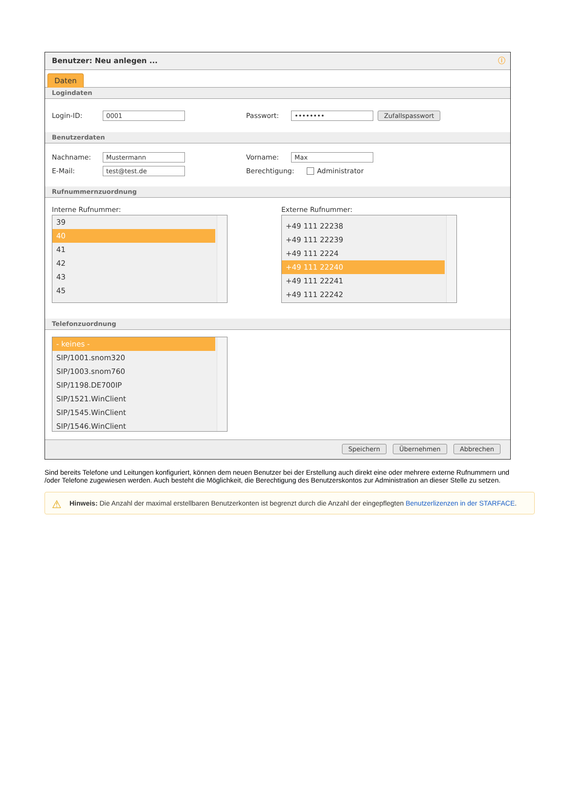Benutzer: Neu anlegen ... ⓘ
Daten
Logindaten
Login-ID: 0001 Passwort: •••••••• Zufallspasswort
Benutzerdaten
Nachname: Mustermann Vorname: Max
E-Mail: test@test.de Berechtigung: Administrator
Rufnummernzuordnung
Interne Rufnummer:
39
40
41
42
43
45
Externe Rufnummer:
+49 111 22238
+49 111 22239
+49 111 2224
+49 111 22240
+49 111 22241
+49 111 22242
Telefonzuordnung
- keines -
SIP/1001.snom320
SIP/1003.snom760
SIP/1198.DE700IP
SIP/1521.WinClient
SIP/1545.WinClient
SIP/1546.WinClient
Speichern Übernehmen Abbrechen
Sind bereits Telefone und Leitungen konfiguriert, können dem neuen Benutzer bei der Erstellung auch direkt eine oder mehrere externe Rufnummern und /oder Telefone zugewiesen werden. Auch besteht die Möglichkeit, die Berechtigung des Benutzerskontos zur Administration an dieser Stelle zu setzen.
⚠ Hinweis: Die Anzahl der maximal erstellbaren Benutzerkonten ist begrenzt durch die Anzahl der eingepflegten Benutzerlizenzen in der STARFACE.